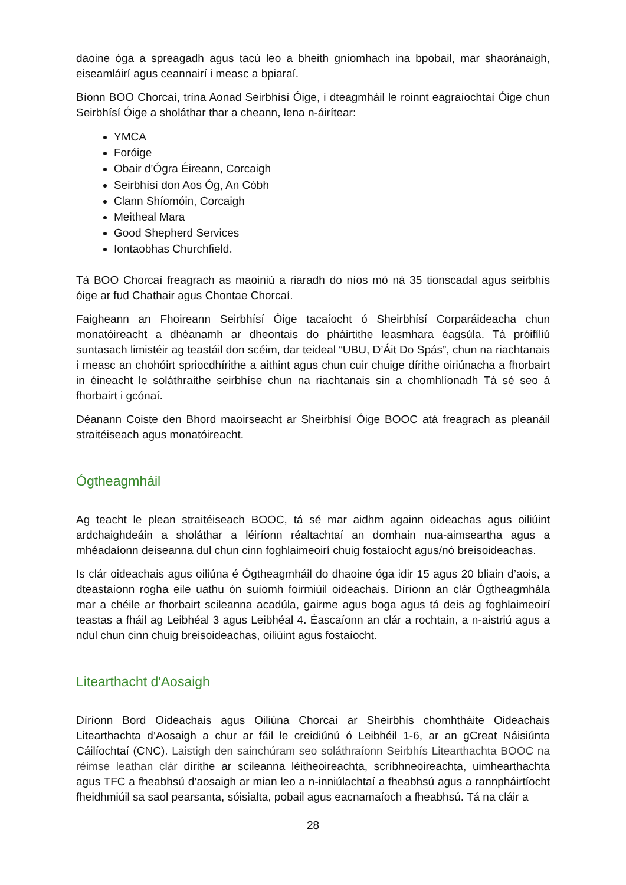daoine óga a spreagadh agus tacú leo a bheith gníomhach ina bpobail, mar shaoránaigh, eiseamláirí agus ceannairí i measc a bpiaraí.
Bíonn BOO Chorcaí, trína Aonad Seirbhísí Óige, i dteagmháil le roinnt eagraíochtaí Óige chun Seirbhísí Óige a sholáthar thar a cheann, lena n-áirítear:
YMCA
Foróige
Obair d’Ógra Éireann, Corcaigh
Seirbhísí don Aos Óg, An Cóbh
Clann Shíomóin, Corcaigh
Meitheal Mara
Good Shepherd Services
Iontaobhas Churchfield.
Tá BOO Chorcaí freagrach as maoiniú a riaradh do níos mó ná 35 tionscadal agus seirbhís óige ar fud Chathair agus Chontae Chorcaí.
Faigheann an Fhoireann Seirbhísí Óige tacaíocht ó Sheirbhísí Corparáideacha chun monatóireacht a dhéanamh ar dheontais do pháirtithe leasmhara éagsúla. Tá próifíliú suntasach limistéir ag teastáil don scéim, dar teideal “UBU, D’Áit Do Spás”, chun na riachtanais i measc an chohóirt spriocdhírithe a aithint agus chun cuir chuige dírithe oiriúnacha a fhorbairt in éineacht le soláthraithe seirbhíse chun na riachtanais sin a chomhlíonadh Tá sé seo á fhorbairt i gcónaí.
Déanann Coiste den Bhord maoirseacht ar Sheirbhísí Óige BOOC atá freagrach as pleanáil straitéiseach agus monatóireacht.
Ógtheagmháil
Ag teacht le plean straitéiseach BOOC, tá sé mar aidhm againn oideachas agus oiliúint ardchaighdeáin a sholáthar a léiríonn réaltachtaí an domhain nua-aimseartha agus a mhéadaíonn deiseanna dul chun cinn foghlaimeoirí chuig fostaíocht agus/nó breisoideachas.
Is clár oideachais agus oiliúna é Ógtheagmháil do dhaoine óga idir 15 agus 20 bliain d’aois, a dteastaíonn rogha eile uathu ón suíomh foirmiúil oideachais. Díríonn an clár Ógtheagmhála mar a chéile ar fhorbairt scileanna acadúla, gairme agus boga agus tá deis ag foghlaimeoirí teastas a fháil ag Leibhéal 3 agus Leibhéal 4. Éascaíonn an clár a rochtain, a n-aistriú agus a ndul chun cinn chuig breisoideachas, oiliúint agus fostaíocht.
Litearthacht d'Aosaigh
Díríonn Bord Oideachais agus Oiliúna Chorcaí ar Sheirbhís chomhtháite Oideachais Litearthachta d’Aosaigh a chur ar fáil le creidiúnú ó Leibhéil 1-6, ar an gCreat Náisiúnta Cáilíochtaí (CNC). Laistigh den sainchúram seo soláthraíonn Seirbhís Litearthachta BOOC na réimse leathan clár dírithe ar scileanna léitheoireachta, scríbhneoireachta, uimhearthachta agus TFC a fheabhsú d’aosaigh ar mian leo a n-inniúlachtaí a fheabhsú agus a rannpháirtíocht fheidhmiúil sa saol pearsanta, sóisialta, pobail agus eacnamaíoch a fheabhsú. Tá na cláir a
28